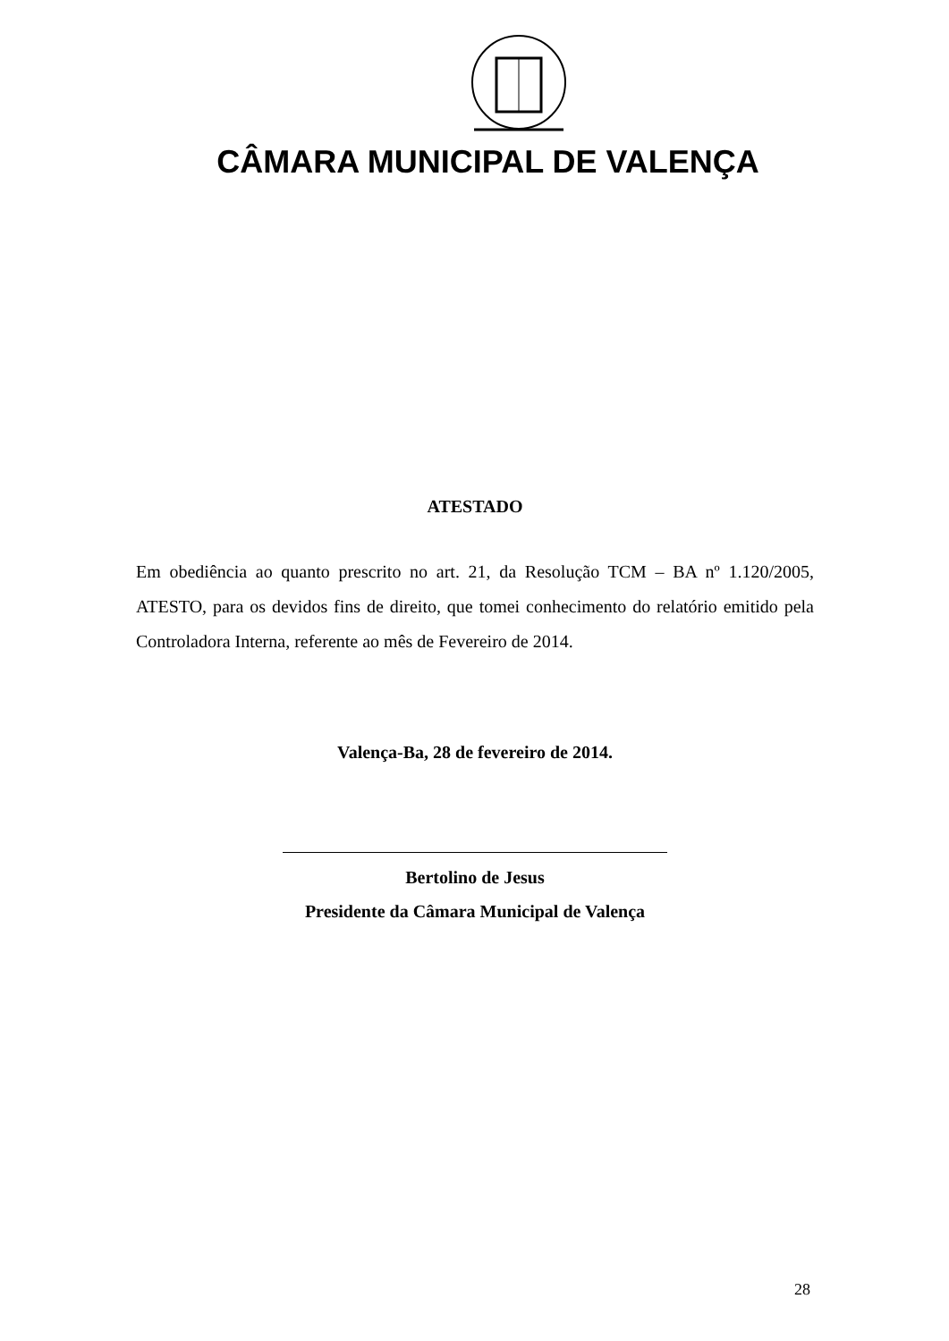CÂMARA MUNICIPAL DE VALENÇA
ATESTADO
Em obediência ao quanto prescrito no art. 21, da Resolução TCM – BA nº 1.120/2005, ATESTO, para os devidos fins de direito, que tomei conhecimento do relatório emitido pela Controladora Interna, referente ao mês de Fevereiro de 2014.
Valença-Ba, 28 de fevereiro de 2014.
Bertolino de Jesus
Presidente da Câmara Municipal de Valença
28